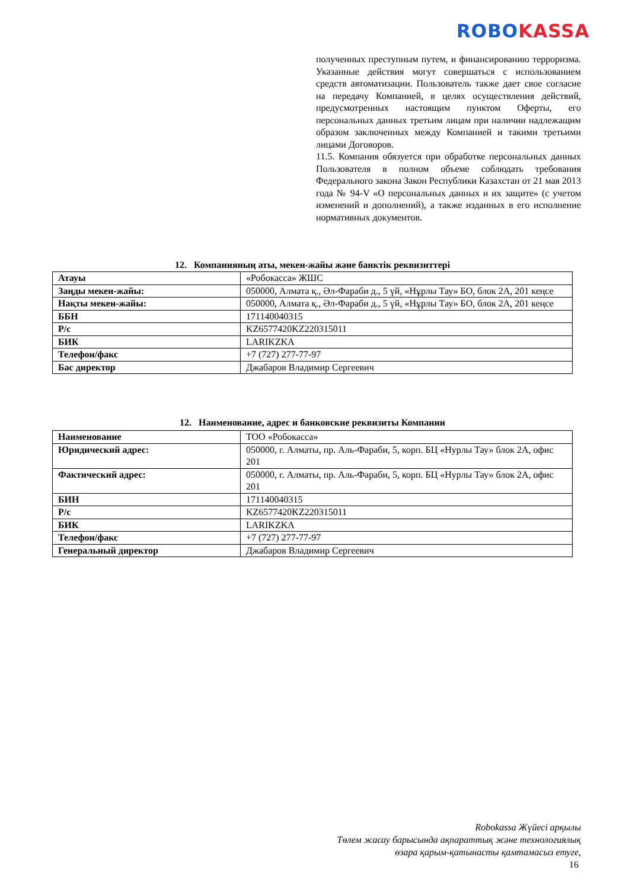ROBO KASSA
полученных преступным путем, и финансированию терроризма. Указанные действия могут совершаться с использованием средств автоматизации. Пользователь также дает свое согласие на передачу Компанией, в целях осуществления действий, предусмотренных настоящим пунктом Оферты, его персональных данных третьим лицам при наличии надлежащим образом заключенных между Компанией и такими третьими лицами Договоров.
11.5. Компания обязуется при обработке персональных данных Пользователя в полном объеме соблюдать требования Федерального закона Закон Республики Казахстан от 21 мая 2013 года № 94-V «О персональных данных и их защите» (с учетом изменений и дополнений), а также изданных в его исполнение нормативных документов.
12. Компанияның аты, мекен-жайы және банктік реквизиттері
| Атауы | «Робокасса» ЖШС |
| Заңды мекен-жайы: | 050000, Алмата қ., Әл-Фараби д., 5 үй, «Нұрлы Тау» БО, блок 2А, 201 кеңсе |
| Нақты мекен-жайы: | 050000, Алмата қ., Әл-Фараби д., 5 үй, «Нұрлы Тау» БО, блок 2А, 201 кеңсе |
| ББН | 171140040315 |
| Р/с | KZ6577420KZ220315011 |
| БИК | LARIKZKA |
| Телефон/факс | +7 (727) 277-77-97 |
| Бас директор | Джабаров Владимир Сергеевич |
12. Наименование, адрес и банковские реквизиты Компании
| Наименование | ТОО «Робокасса» |
| Юридический адрес: | 050000, г. Алматы, пр. Аль-Фараби, 5, корп. БЦ «Нурлы Тау» блок 2А, офис 201 |
| Фактический адрес: | 050000, г. Алматы, пр. Аль-Фараби, 5, корп. БЦ «Нурлы Тау» блок 2А, офис 201 |
| БИН | 171140040315 |
| Р/с | KZ6577420KZ220315011 |
| БИК | LARIKZKA |
| Телефон/факс | +7 (727) 277-77-97 |
| Генеральный директор | Джабаров Владимир Сергеевич |
Robokassa Жүйесі арқылы
Төлем жасау барысында ақпараттық және технологиялық
өзара қарым-қатынасты қамтамасыз етуге,
16